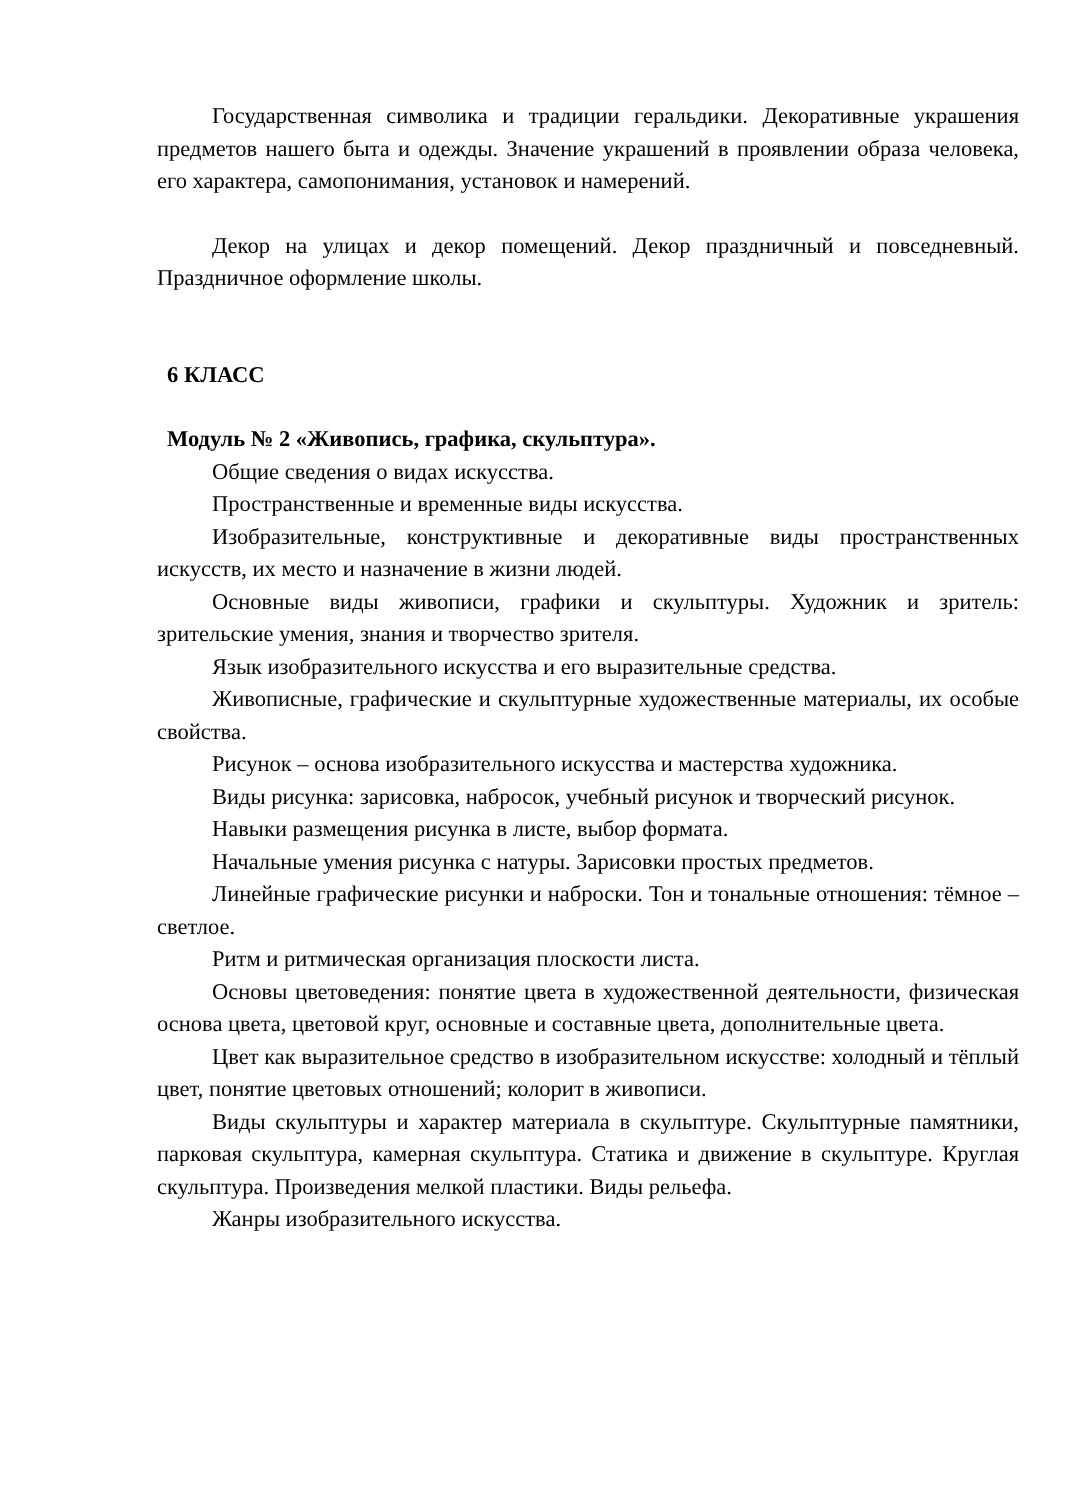Государственная символика и традиции геральдики. Декоративные украшения предметов нашего быта и одежды. Значение украшений в проявлении образа человека, его характера, самопонимания, установок и намерений.
Декор на улицах и декор помещений. Декор праздничный и повседневный. Праздничное оформление школы.
6 КЛАСС
Модуль № 2 «Живопись, графика, скульптура».
Общие сведения о видах искусства.
Пространственные и временные виды искусства.
Изобразительные, конструктивные и декоративные виды пространственных искусств, их место и назначение в жизни людей.
Основные виды живописи, графики и скульптуры. Художник и зритель: зрительские умения, знания и творчество зрителя.
Язык изобразительного искусства и его выразительные средства.
Живописные, графические и скульптурные художественные материалы, их особые свойства.
Рисунок – основа изобразительного искусства и мастерства художника.
Виды рисунка: зарисовка, набросок, учебный рисунок и творческий рисунок.
Навыки размещения рисунка в листе, выбор формата.
Начальные умения рисунка с натуры. Зарисовки простых предметов.
Линейные графические рисунки и наброски. Тон и тональные отношения: тёмное – светлое.
Ритм и ритмическая организация плоскости листа.
Основы цветоведения: понятие цвета в художественной деятельности, физическая основа цвета, цветовой круг, основные и составные цвета, дополнительные цвета.
Цвет как выразительное средство в изобразительном искусстве: холодный и тёплый цвет, понятие цветовых отношений; колорит в живописи.
Виды скульптуры и характер материала в скульптуре. Скульптурные памятники, парковая скульптура, камерная скульптура. Статика и движение в скульптуре. Круглая скульптура. Произведения мелкой пластики. Виды рельефа.
Жанры изобразительного искусства.